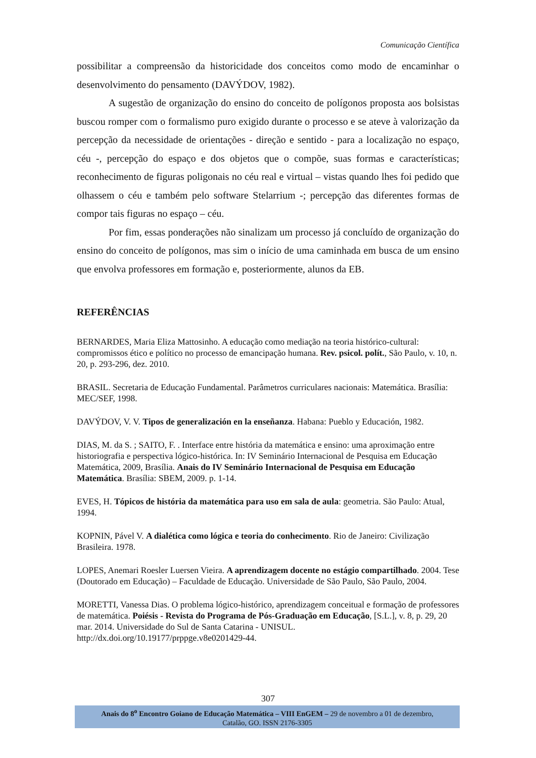Comunicação Científica
possibilitar a compreensão da historicidade dos conceitos como modo de encaminhar o desenvolvimento do pensamento (DAVÝDOV, 1982).
A sugestão de organização do ensino do conceito de polígonos proposta aos bolsistas buscou romper com o formalismo puro exigido durante o processo e se ateve à valorização da percepção da necessidade de orientações - direção e sentido - para a localização no espaço, céu -, percepção do espaço e dos objetos que o compõe, suas formas e características; reconhecimento de figuras poligonais no céu real e virtual – vistas quando lhes foi pedido que olhassem o céu e também pelo software Stelarrium -; percepção das diferentes formas de compor tais figuras no espaço – céu.
Por fim, essas ponderações não sinalizam um processo já concluído de organização do ensino do conceito de polígonos, mas sim o início de uma caminhada em busca de um ensino que envolva professores em formação e, posteriormente, alunos da EB.
REFERÊNCIAS
BERNARDES, Maria Eliza Mattosinho. A educação como mediação na teoria histórico-cultural: compromissos ético e político no processo de emancipação humana. Rev. psicol. polít., São Paulo, v. 10, n. 20, p. 293-296, dez. 2010.
BRASIL. Secretaria de Educação Fundamental. Parâmetros curriculares nacionais: Matemática. Brasília: MEC/SEF, 1998.
DAVÝDOV, V. V. Tipos de generalización en la enseñanza. Habana: Pueblo y Educación, 1982.
DIAS, M. da S. ; SAITO, F. . Interface entre história da matemática e ensino: uma aproximação entre historiografia e perspectiva lógico-histórica. In: IV Seminário Internacional de Pesquisa em Educação Matemática, 2009, Brasília. Anais do IV Seminário Internacional de Pesquisa em Educação Matemática. Brasília: SBEM, 2009. p. 1-14.
EVES, H. Tópicos de história da matemática para uso em sala de aula: geometria. São Paulo: Atual, 1994.
KOPNIN, Pável V. A dialética como lógica e teoria do conhecimento. Rio de Janeiro: Civilização Brasileira. 1978.
LOPES, Anemari Roesler Luersen Vieira. A aprendizagem docente no estágio compartilhado. 2004. Tese (Doutorado em Educação) – Faculdade de Educação. Universidade de São Paulo, São Paulo, 2004.
MORETTI, Vanessa Dias. O problema lógico-histórico, aprendizagem conceitual e formação de professores de matemática. Poiésis - Revista do Programa de Pós-Graduação em Educação, [S.L.], v. 8, p. 29, 20 mar. 2014. Universidade do Sul de Santa Catarina - UNISUL. http://dx.doi.org/10.19177/prppge.v8e0201429-44.
307
Anais do 8<sup>o</sup> Encontro Goiano de Educação Matemática – VIII EnGEM – 29 de novembro a 01 de dezembro,
Catalão, GO. ISSN 2176-3305